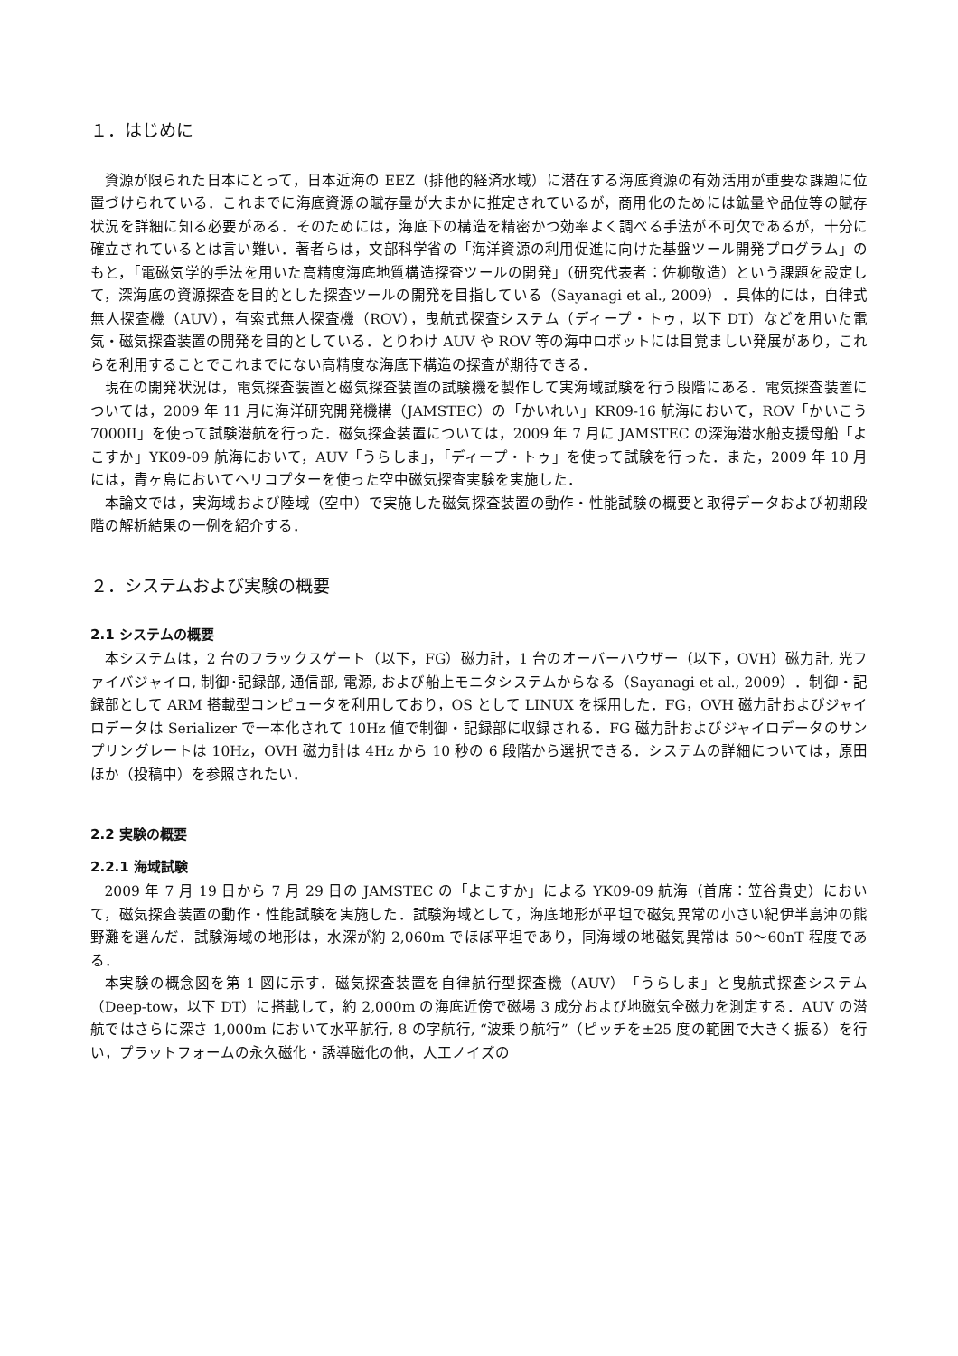１．はじめに
資源が限られた日本にとって，日本近海の EEZ（排他的経済水域）に潜在する海底資源の有効活用が重要な課題に位置づけられている．これまでに海底資源の賦存量が大まかに推定されているが，商用化のためには鉱量や品位等の賦存状況を詳細に知る必要がある．そのためには，海底下の構造を精密かつ効率よく調べる手法が不可欠であるが，十分に確立されているとは言い難い．著者らは，文部科学省の「海洋資源の利用促進に向けた基盤ツール開発プログラム」のもと，「電磁気学的手法を用いた高精度海底地質構造探査ツールの開発」（研究代表者：佐柳敬造）という課題を設定して，深海底の資源探査を目的とした探査ツールの開発を目指している（Sayanagi et al., 2009）．具体的には，自律式無人探査機（AUV），有索式無人探査機（ROV），曳航式探査システム（ディープ・トゥ，以下 DT）などを用いた電気・磁気探査装置の開発を目的としている．とりわけ AUV や ROV 等の海中ロボットには目覚ましい発展があり，これらを利用することでこれまでにない高精度な海底下構造の探査が期待できる．
現在の開発状況は，電気探査装置と磁気探査装置の試験機を製作して実海域試験を行う段階にある．電気探査装置については，2009 年 11 月に海洋研究開発機構（JAMSTEC）の「かいれい」KR09-16 航海において，ROV「かいこう 7000II」を使って試験潜航を行った．磁気探査装置については，2009 年 7 月に JAMSTEC の深海潜水船支援母船「よこすか」YK09-09 航海において，AUV「うらしま」，「ディープ・トゥ」を使って試験を行った．また，2009 年 10 月には，青ヶ島においてヘリコプターを使った空中磁気探査実験を実施した．
本論文では，実海域および陸域（空中）で実施した磁気探査装置の動作・性能試験の概要と取得データおよび初期段階の解析結果の一例を紹介する．
２．システムおよび実験の概要
2.1 システムの概要
本システムは，2 台のフラックスゲート（以下，FG）磁力計，1 台のオーバーハウザー（以下，OVH）磁力計, 光ファイバジャイロ, 制御･記録部, 通信部, 電源, および船上モニタシステムからなる（Sayanagi et al., 2009）．制御・記録部として ARM 搭載型コンピュータを利用しており，OS として LINUX を採用した．FG，OVH 磁力計およびジャイロデータは Serializer で一本化されて 10Hz 値で制御・記録部に収録される．FG 磁力計およびジャイロデータのサンプリングレートは 10Hz，OVH 磁力計は 4Hz から 10 秒の 6 段階から選択できる．システムの詳細については，原田ほか（投稿中）を参照されたい．
2.2 実験の概要
2.2.1 海域試験
2009 年 7 月 19 日から 7 月 29 日の JAMSTEC の「よこすか」による YK09-09 航海（首席：笠谷貴史）において，磁気探査装置の動作・性能試験を実施した．試験海域として，海底地形が平坦で磁気異常の小さい紀伊半島沖の熊野灘を選んだ．試験海域の地形は，水深が約 2,060m でほぼ平坦であり，同海域の地磁気異常は 50～60nT 程度である．
本実験の概念図を第 1 図に示す．磁気探査装置を自律航行型探査機（AUV）「うらしま」と曳航式探査システム（Deep-tow，以下 DT）に搭載して，約 2,000m の海底近傍で磁場 3 成分および地磁気全磁力を測定する．AUV の潜航ではさらに深さ 1,000m において水平航行, 8 の字航行, “波乗り航行”（ピッチを±25 度の範囲で大きく振る）を行い，プラットフォームの永久磁化・誘導磁化の他，人工ノイズの